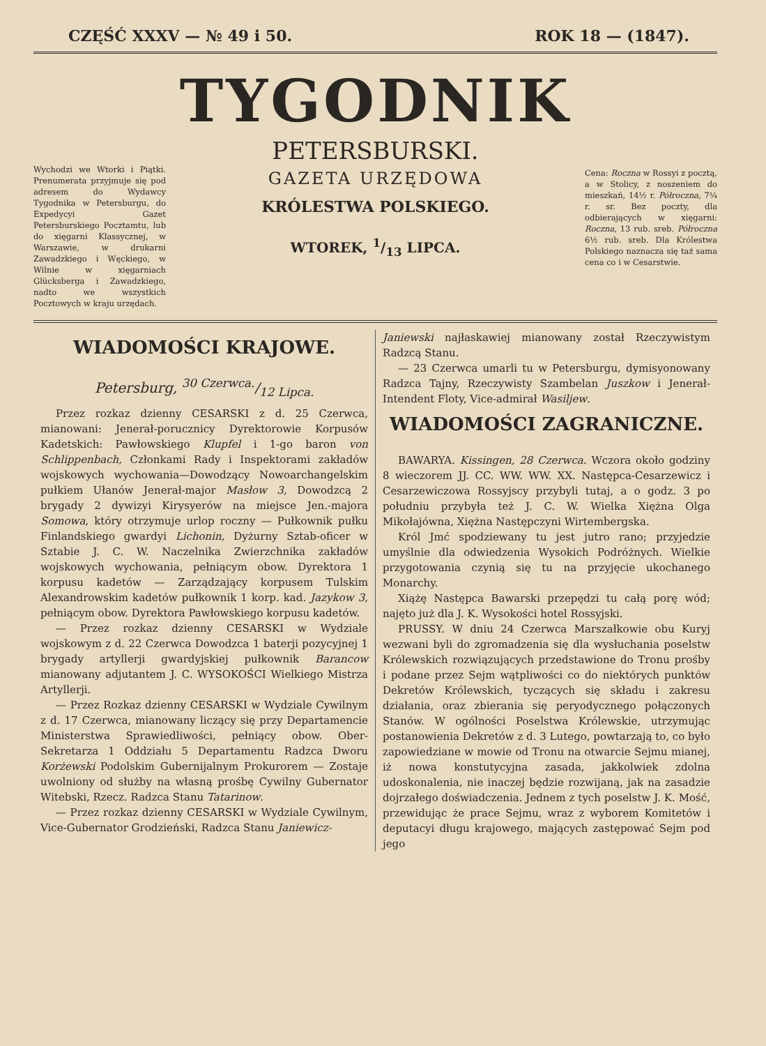CZĘŚĆ XXXV — № 49 i 50. ROK 18 — (1847).
Wychodzi we Wtorki i Piątki. Prenumerata przyjmuje się pod adresem do Wydawcy Tygodnika w Petersburgu, do Expedycyi Gazet Petersburskiego Pocztamtu, lub do xięgarni Klassycznej, w Warszawie, w drukarni Zawadzkiego i Węckiego, w Wilnie w xięgarniach Glücksberga i Zawadzkiego, nadto we wszystkich Pocztowych w kraju urzędach.
TYGODNIK
PETERSBURSKI.
GAZETA URZĘDOWA
KRÓLESTWA POLSKIEGO.
WTOREK, 1/13 LIPCA.
Cena: Roczna w Rossyi z pocztą, a w Stolicy, z noszeniem do mieszkań, 14½ r. Półroczna, 7¼ r. sr. Bez poczty, dla odbierających w xięgarni: Roczna, 13 rub. sreb. Półroczna 6½ rub. sreb. Dla Królestwa Polskiego naznacza się taż sama cena co i w Cesarstwie.
WIADOMOŚCI KRAJOWE.
Petersburg, 30 Czerwca./12 Lipca.
Przez rozkaz dzienny CESARSKI z d. 25 Czerwca, mianowani: Jenerał-porucznicy Dyrektorowie Korpusów Kadetskich: Pawłowskiego Klupfel i 1-go baron von Schlippenbach, Członkami Rady i Inspektorami zakładów wojskowych wychowania—Dowodzący Nowoarchangelskim pułkiem Ułanów Jenerał-major Masłow 3, Dowodzcą 2 brygady 2 dywizyi Kirysyerów na miejsce Jen.-majora Somowa, który otrzymuje urlop roczny — Pułkownik pułku Finlandskiego gwardyi Lichonin, Dyżurny Sztab-oficer w Sztabie J. C. W. Naczelnika Zwierzchnika zakładów wojskowych wychowania, pełniącym obow. Dyrektora 1 korpusu kadetów — Zarządzający korpusem Tulskim Alexandrowskim kadetów pułkownik 1 korp. kad. Jazykow 3, pełniącym obow. Dyrektora Pawłowskiego korpusu kadetów.
— Przez rozkaz dzienny CESARSKI w Wydziale wojskowym z d. 22 Czerwca Dowodzca 1 baterji pozycyjnej 1 brygady artyllerji gwardyjskiej pułkownik Barancow mianowany adjutantem J. C. WYSOKOŚCI Wielkiego Mistrza Artyllerji.
— Przez Rozkaz dzienny CESARSKI w Wydziale Cywilnym z d. 17 Czerwca, mianowany liczący się przy Departamencie Ministerstwa Sprawiedliwości, pełniący obow. Ober-Sekretarza 1 Oddziału 5 Departamentu Radzca Dworu Korżewski Podolskim Gubernijalnym Prokurorem — Zostaje uwolniony od służby na własną prośbę Cywilny Gubernator Witebski, Rzecz. Radzca Stanu Tatarinow.
— Przez rozkaz dzienny CESARSKI w Wydziale Cywilnym, Vice-Gubernator Grodzieński, Radzca Stanu Janiewicz-
Janiewski najłaskawiej mianowany został Rzeczywistym Radzcą Stanu.
— 23 Czerwca umarli tu w Petersburgu, dymisyonowany Radzca Tajny, Rzeczywisty Szambelan Juszkow i Jenerał-Intendent Floty, Vice-admirał Wasiljew.
WIADOMOŚCI ZAGRANICZNE.
BAWARYA. Kissingen, 28 Czerwca. Wczora około godziny 8 wieczorem JJ. CC. WW. WW. XX. Następca-Cesarzewicz i Cesarzewiczowa Rossyjscy przybyli tutaj, a o godz. 3 po południu przybyła też J. C. W. Wielka Xiężna Olga Mikołajówna, Xiężna Następczyni Wirtembergska.
Król Jmć spodziewany tu jest jutro rano; przyjedzie umyślnie dla odwiedzenia Wysokich Podróżnych. Wielkie przygotowania czynią się tu na przyjęcie ukochanego Monarchy.
Xiążę Następca Bawarski przepędzi tu całą porę wód; najęto już dla J. K. Wysokości hotel Rossyjski.
PRUSSY. W dniu 24 Czerwca Marszałkowie obu Kuryj wezwani byli do zgromadzenia się dla wysłuchania poselstw Królewskich rozwiązujących przedstawione do Tronu prośby i podane przez Sejm wątpliwości co do niektórych punktów Dekretów Królewskich, tyczących się składu i zakresu działania, oraz zbierania się peryodycznego połączonych Stanów. W ogólności Poselstwa Królewskie, utrzymując postanowienia Dekretów z d. 3 Lutego, powtarzają to, co było zapowiedziane w mowie od Tronu na otwarcie Sejmu mianej, iż nowa konstutycyjna zasada, jakkolwiek zdolna udoskonalenia, nie inaczej będzie rozwijaną, jak na zasadzie dojrzałego doświadczenia. Jednem z tych poselstw J. K. Mość, przewidując że prace Sejmu, wraz z wyborem Komitetów i deputacyi długu krajowego, mających zastępować Sejm pod jego